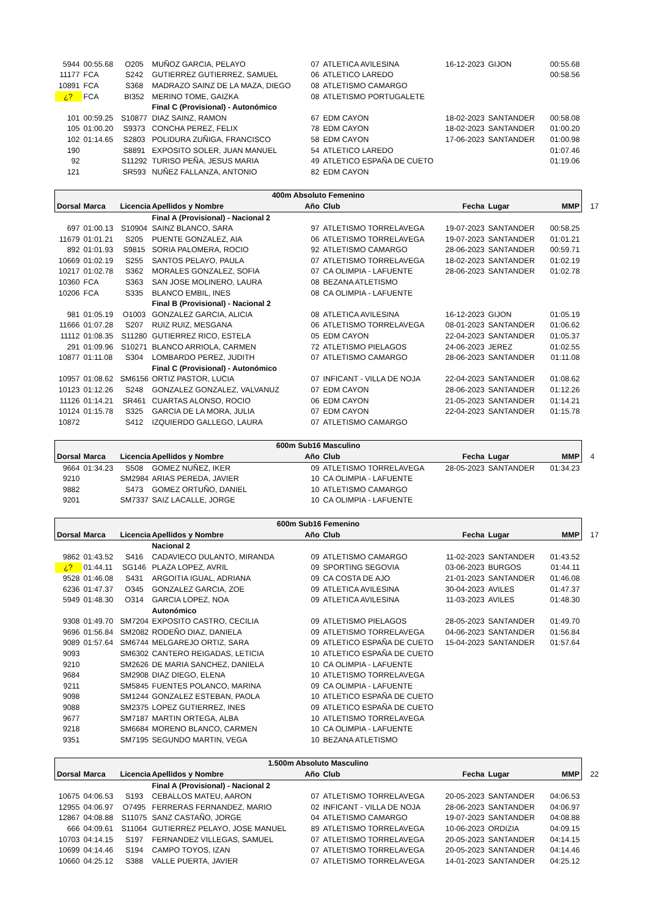| 5944 | 00:55.68 | O205 | MUÑOZ GARCIA, PELAYO | 07 | ATLETICA AVILESINA | 16-12-2023 | GIJON | 00:55.68 |
| 11177 | FCA | S242 | GUTIERREZ GUTIERREZ, SAMUEL | 06 | ATLETICO LAREDO | | | 00:58.56 |
| 10891 | FCA | S368 | MADRAZO SAINZ DE LA MAZA, DIEGO | 08 | ATLETISMO CAMARGO | | | |
| ¿? | FCA | BI352 | MERINO TOME, GAIZKA | 08 | ATLETISMO PORTUGALETE | | | |
| | | | Final C (Provisional) - Autonómico | | | | | |
| 101 | 00:59.25 | S10877 | DIAZ SAINZ, RAMON | 67 | EDM CAYON | 18-02-2023 | SANTANDER | 00:58.08 |
| 105 | 01:00.20 | S9373 | CONCHA PEREZ, FELIX | 78 | EDM CAYON | 18-02-2023 | SANTANDER | 01:00.20 |
| 102 | 01:14.65 | S2803 | POLIDURA ZUÑIGA, FRANCISCO | 58 | EDM CAYON | 17-06-2023 | SANTANDER | 01:00.98 |
| 190 | | S8891 | EXPOSITO SOLER, JUAN MANUEL | 54 | ATLETICO LAREDO | | | 01:07.46 |
| 92 | | S11292 | TURISO PEÑA, JESUS MARIA | 49 | ATLETICO ESPAÑA DE CUETO | | | 01:19.06 |
| 121 | | SR593 | NUÑEZ FALLANZA, ANTONIO | 82 | EDM CAYON | | | |
| 400m Absoluto Femenino | | | | | | | | |
| Dorsal | Marca | Licencia | Apellidos y Nombre | Año | Club | Fecha | Lugar | MMP 17 |
| | | | Final A (Provisional) - Nacional 2 | | | | | |
| 697 | 01:00.13 | S10904 | SAINZ BLANCO, SARA | 97 | ATLETISMO TORRELAVEGA | 19-07-2023 | SANTANDER | 00:58.25 |
| 11679 | 01:01.21 | S205 | PUENTE GONZALEZ, AIA | 06 | ATLETISMO TORRELAVEGA | 19-07-2023 | SANTANDER | 01:01.21 |
| 892 | 01:01.93 | S9815 | SORIA PALOMERA, ROCIO | 92 | ATLETISMO CAMARGO | 28-06-2023 | SANTANDER | 00:59.71 |
| 10669 | 01:02.19 | S255 | SANTOS PELAYO, PAULA | 07 | ATLETISMO TORRELAVEGA | 18-02-2023 | SANTANDER | 01:02.19 |
| 10217 | 01:02.78 | S362 | MORALES GONZALEZ, SOFIA | 07 | CA OLIMPIA - LAFUENTE | 28-06-2023 | SANTANDER | 01:02.78 |
| 10360 | FCA | S363 | SAN JOSE MOLINERO, LAURA | 08 | BEZANA ATLETISMO | | | |
| 10206 | FCA | S335 | BLANCO EMBIL, INES | 08 | CA OLIMPIA - LAFUENTE | | | |
| | | | Final B (Provisional) - Nacional 2 | | | | | |
| 981 | 01:05.19 | O1003 | GONZALEZ GARCIA, ALICIA | 08 | ATLETICA AVILESINA | 16-12-2023 | GIJON | 01:05.19 |
| 11666 | 01:07.28 | S207 | RUIZ RUIZ, MESGANA | 06 | ATLETISMO TORRELAVEGA | 08-01-2023 | SANTANDER | 01:06.62 |
| 11112 | 01:08.35 | S11280 | GUTIERREZ RICO, ESTELA | 05 | EDM CAYON | 22-04-2023 | SANTANDER | 01:05.37 |
| 291 | 01:09.96 | S10271 | BLANCO ARRIOLA, CARMEN | 72 | ATLETISMO PIELAGOS | 24-06-2023 | JEREZ | 01:02.55 |
| 10877 | 01:11.08 | S304 | LOMBARDO PEREZ, JUDITH | 07 | ATLETISMO CAMARGO | 28-06-2023 | SANTANDER | 01:11.08 |
| | | | Final C (Provisional) - Autonómico | | | | | |
| 10957 | 01:08.62 | SM6156 | ORTIZ PASTOR, LUCIA | 07 | INFICANT - VILLA DE NOJA | 22-04-2023 | SANTANDER | 01:08.62 |
| 10123 | 01:12.26 | S248 | GONZALEZ GONZALEZ, VALVANUZ | 07 | EDM CAYON | 28-06-2023 | SANTANDER | 01:12.26 |
| 11126 | 01:14.21 | SR461 | CUARTAS ALONSO, ROCIO | 06 | EDM CAYON | 21-05-2023 | SANTANDER | 01:14.21 |
| 10124 | 01:15.78 | S325 | GARCIA DE LA MORA, JULIA | 07 | EDM CAYON | 22-04-2023 | SANTANDER | 01:15.78 |
| 10872 | | S412 | IZQUIERDO GALLEGO, LAURA | 07 | ATLETISMO CAMARGO | | | |
| 600m Sub16 Masculino | | | | | | | | |
| Dorsal | Marca | Licencia | Apellidos y Nombre | Año | Club | Fecha | Lugar | MMP 4 |
| 9664 | 01:34.23 | S508 | GOMEZ NUÑEZ, IKER | 09 | ATLETISMO TORRELAVEGA | 28-05-2023 | SANTANDER | 01:34.23 |
| 9210 | | SM2984 | ARIAS PEREDA, JAVIER | 10 | CA OLIMPIA - LAFUENTE | | | |
| 9882 | | S473 | GOMEZ ORTUÑO, DANIEL | 10 | ATLETISMO CAMARGO | | | |
| 9201 | | SM7337 | SAIZ LACALLE, JORGE | 10 | CA OLIMPIA - LAFUENTE | | | |
| 600m Sub16 Femenino | | | | | | | | |
| Dorsal | Marca | Licencia | Apellidos y Nombre | Año | Club | Fecha | Lugar | MMP 17 |
| | | | Nacional 2 | | | | | |
| 9862 | 01:43.52 | S416 | CADAVIECO DULANTO, MIRANDA | 09 | ATLETISMO CAMARGO | 11-02-2023 | SANTANDER | 01:43.52 |
| ¿? | 01:44.11 | SG146 | PLAZA LOPEZ, AVRIL | 09 | SPORTING SEGOVIA | 03-06-2023 | BURGOS | 01:44.11 |
| 9528 | 01:46.08 | S431 | ARGOITIA IGUAL, ADRIANA | 09 | CA COSTA DE AJO | 21-01-2023 | SANTANDER | 01:46.08 |
| 6236 | 01:47.37 | O345 | GONZALEZ GARCIA, ZOE | 09 | ATLETICA AVILESINA | 30-04-2023 | AVILES | 01:47.37 |
| 5949 | 01:48.30 | O314 | GARCIA LOPEZ, NOA | 09 | ATLETICA AVILESINA | 11-03-2023 | AVILES | 01:48.30 |
| | | | Autonómico | | | | | |
| 9308 | 01:49.70 | SM7204 | EXPOSITO CASTRO, CECILIA | 09 | ATLETISMO PIELAGOS | 28-05-2023 | SANTANDER | 01:49.70 |
| 9696 | 01:56.84 | SM2082 | RODEÑO DIAZ, DANIELA | 09 | ATLETISMO TORRELAVEGA | 04-06-2023 | SANTANDER | 01:56.84 |
| 9089 | 01:57.64 | SM6744 | MELGAREJO ORTIZ, SARA | 09 | ATLETICO ESPAÑA DE CUETO | 15-04-2023 | SANTANDER | 01:57.64 |
| 9093 | | SM6302 | CANTERO REIGADAS, LETICIA | 10 | ATLETICO ESPAÑA DE CUETO | | | |
| 9210 | | SM2626 | DE MARIA SANCHEZ, DANIELA | 10 | CA OLIMPIA - LAFUENTE | | | |
| 9684 | | SM2908 | DIAZ DIEGO, ELENA | 10 | ATLETISMO TORRELAVEGA | | | |
| 9211 | | SM5845 | FUENTES POLANCO, MARINA | 09 | CA OLIMPIA - LAFUENTE | | | |
| 9098 | | SM1244 | GONZALEZ ESTEBAN, PAOLA | 10 | ATLETICO ESPAÑA DE CUETO | | | |
| 9088 | | SM2375 | LOPEZ GUTIERREZ, INES | 09 | ATLETICO ESPAÑA DE CUETO | | | |
| 9677 | | SM7187 | MARTIN ORTEGA, ALBA | 10 | ATLETISMO TORRELAVEGA | | | |
| 9218 | | SM6684 | MORENO BLANCO, CARMEN | 10 | CA OLIMPIA - LAFUENTE | | | |
| 9351 | | SM7195 | SEGUNDO MARTIN, VEGA | 10 | BEZANA ATLETISMO | | | |
| 1.500m Absoluto Masculino | | | | | | | | |
| Dorsal | Marca | Licencia | Apellidos y Nombre | Año | Club | Fecha | Lugar | MMP 22 |
| | | | Final A (Provisional) - Nacional 2 | | | | | |
| 10675 | 04:06.53 | S193 | CEBALLOS MATEU, AARON | 07 | ATLETISMO TORRELAVEGA | 20-05-2023 | SANTANDER | 04:06.53 |
| 12955 | 04:06.97 | O7495 | FERRERAS FERNANDEZ, MARIO | 02 | INFICANT - VILLA DE NOJA | 28-06-2023 | SANTANDER | 04:06.97 |
| 12867 | 04:08.88 | S11075 | SANZ CASTAÑO, JORGE | 04 | ATLETISMO CAMARGO | 19-07-2023 | SANTANDER | 04:08.88 |
| 666 | 04:09.61 | S11064 | GUTIERREZ PELAYO, JOSE MANUEL | 89 | ATLETISMO TORRELAVEGA | 10-06-2023 | ORDIZIA | 04:09.15 |
| 10703 | 04:14.15 | S197 | FERNANDEZ VILLEGAS, SAMUEL | 07 | ATLETISMO TORRELAVEGA | 20-05-2023 | SANTANDER | 04:14.15 |
| 10699 | 04:14.46 | S194 | CAMPO TOYOS, IZAN | 07 | ATLETISMO TORRELAVEGA | 20-05-2023 | SANTANDER | 04:14.46 |
| 10660 | 04:25.12 | S388 | VALLE PUERTA, JAVIER | 07 | ATLETISMO TORRELAVEGA | 14-01-2023 | SANTANDER | 04:25.12 |